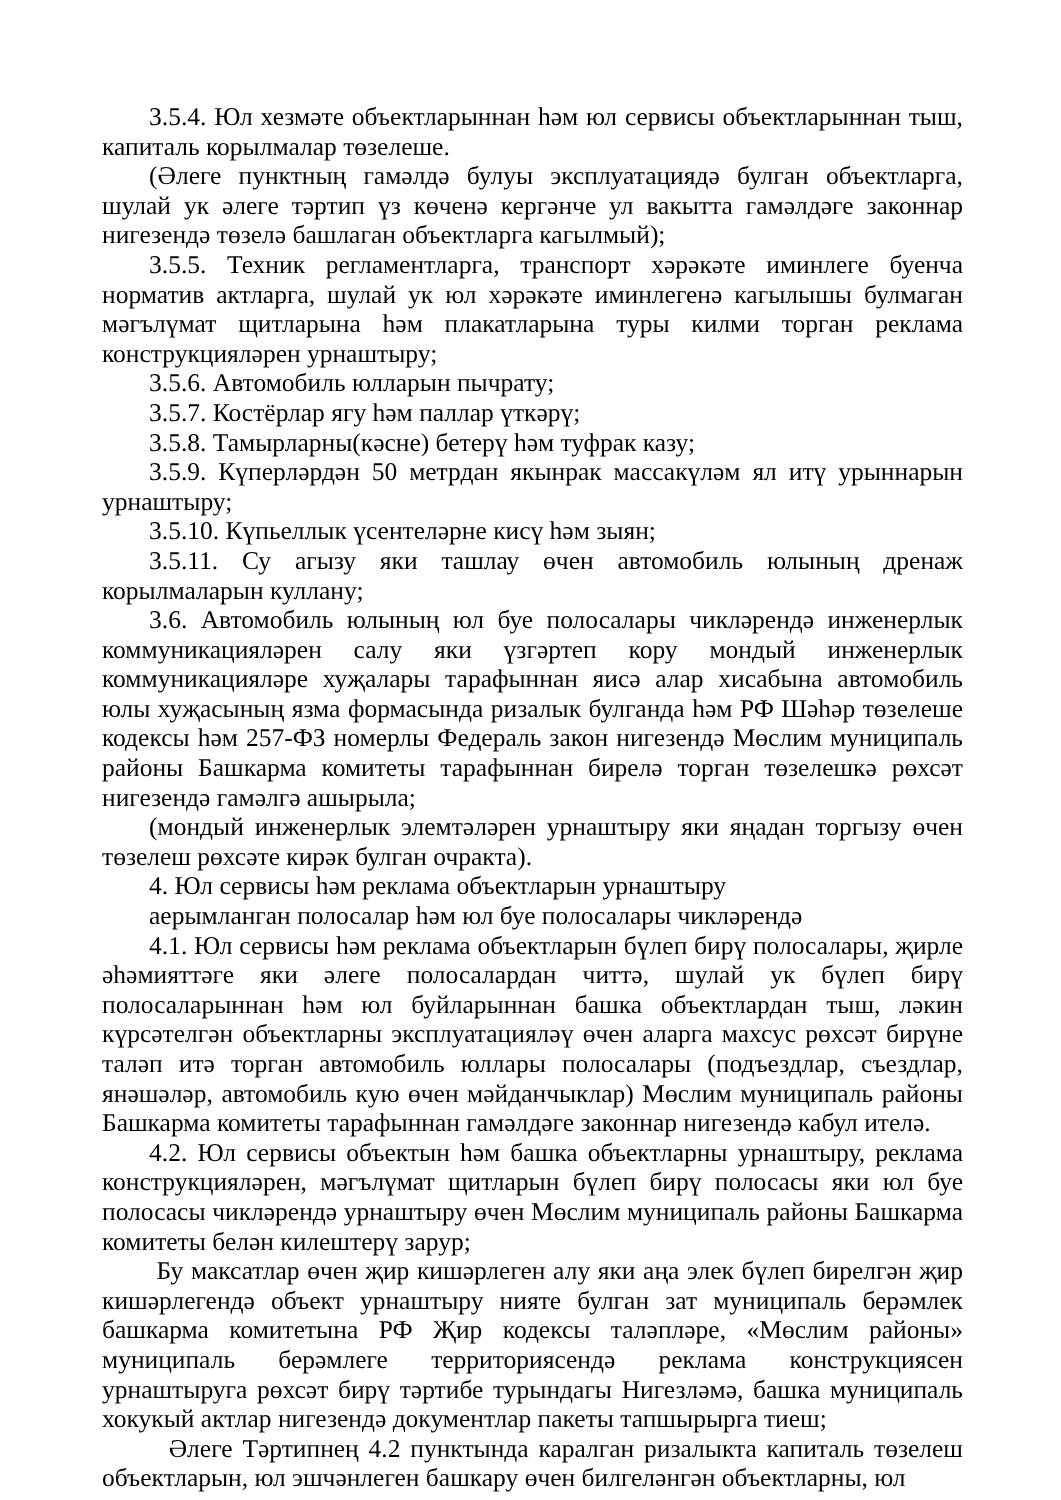3.5.4. Юл хезмәте объектларыннан һәм юл сервисы объектларыннан тыш, капиталь корылмалар төзелеше.
(Әлеге пунктның гамәлдә булуы эксплуатациядә булган объектларга, шулай ук әлеге тәртип үз көченә кергәнче ул вакытта гамәлдәге законнар нигезендә төзелә башлаган объектларга кагылмый);
3.5.5. Техник регламентларга, транспорт хәрәкәте иминлеге буенча норматив актларга, шулай ук юл хәрәкәте иминлегенә кагылышы булмаган мәгълүмат щитларына һәм плакатларына туры килми торган реклама конструкцияләрен урнаштыру;
3.5.6. Автомобиль юлларын пычрату;
3.5.7. Костёрлар ягу һәм паллар үткәрү;
3.5.8. Тамырларны(кәсне) бетерү һәм туфрак казу;
3.5.9. Күперләрдән 50 метрдан якынрак массакүләм ял итү урыннарын урнаштыру;
3.5.10. Күпьеллык үсентеләрне кисү һәм зыян;
3.5.11. Су агызу яки ташлау өчен автомобиль юлының дренаж корылмаларын куллану;
3.6. Автомобиль юлының юл буе полосалары чикләрендә инженерлык коммуникацияләрен салу яки үзгәртеп кору мондый инженерлык коммуникацияләре хуҗалары тарафыннан яисә алар хисабына автомобиль юлы хуҗасының язма формасында ризалык булганда һәм РФ Шәһәр төзелеше кодексы һәм 257-ФЗ номерлы Федераль закон нигезендә Мөслим муниципаль районы Башкарма комитеты тарафыннан бирелә торган төзелешкә рөхсәт нигезендә гамәлгә ашырыла;
(мондый инженерлык элемтәләрен урнаштыру яки яңадан торгызу өчен төзелеш рөхсәте кирәк булган очракта).
4. Юл сервисы һәм реклама объектларын урнаштыру
аерымланган полосалар һәм юл буе полосалары чикләрендә
4.1. Юл сервисы һәм реклама объектларын бүлеп бирү полосалары, җирле әһәмияттәге яки әлеге полосалардан читтә, шулай ук бүлеп бирү полосаларыннан һәм юл буйларыннан башка объектлардан тыш, ләкин күрсәтелгән объектларны эксплуатацияләү өчен аларга махсус рөхсәт бирүне таләп итә торган автомобиль юллары полосалары (подъездлар, съездлар, янәшәләр, автомобиль кую өчен мәйданчыклар) Мөслим муниципаль районы Башкарма комитеты тарафыннан гамәлдәге законнар нигезендә кабул ителә.
4.2. Юл сервисы объектын һәм башка объектларны урнаштыру, реклама конструкцияләрен, мәгълүмат щитларын бүлеп бирү полосасы яки юл буе полосасы чикләрендә урнаштыру өчен Мөслим муниципаль районы Башкарма комитеты белән килештерү зарур;
Бу максатлар өчен җир кишәрлеген алу яки аңа элек бүлеп бирелгән җир кишәрлегендә объект урнаштыру нияте булган зат муниципаль берәмлек башкарма комитетына РФ Җир кодексы таләпләре, «Мөслим районы» муниципаль берәмлеге территориясендә реклама конструкциясен урнаштыруга рөхсәт бирү тәртибе турындагы Нигезләмә, башка муниципаль хокукый актлар нигезендә документлар пакеты тапшырырга тиеш;
Әлеге Тәртипнең 4.2 пунктында каралган ризалыкта капиталь төзелеш объектларын, юл эшчәнлеген башкару өчен билгеләнгән объектларны, юл